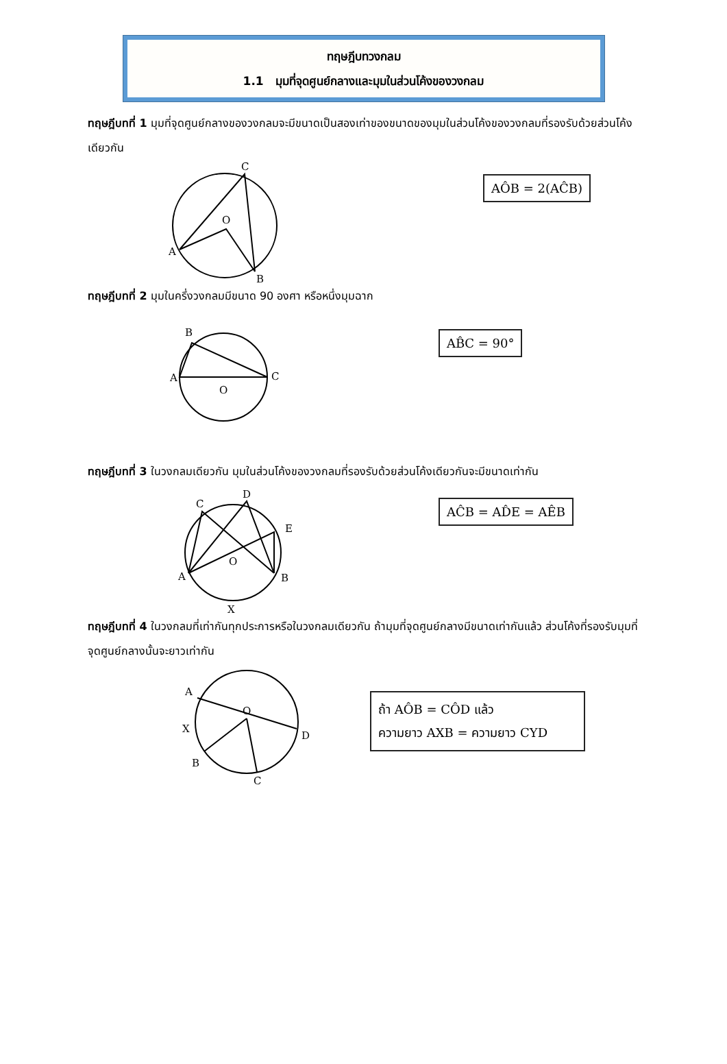ทฤษฎีบทวงกลม
1.1 มุมที่จุดศูนย์กลางและมุมในส่วนโค้งของวงกลม
ทฤษฎีบทที่ 1 มุมที่จุดศูนย์กลางของวงกลมจะมีขนาดเป็นสองเท่าของขนาดของมุมในส่วนโค้งของวงกลมที่รองรับด้วยส่วนโค้งเดียวกัน
C
O
A
B
AÔB = 2(AĈB)
ทฤษฎีบทที่ 2 มุมในครึ่งวงกลมมีขนาด 90 องศา หรือหนึ่งมุมฉาก
B
A
C
O
AB̂C = 90°
ทฤษฎีบทที่ 3 ในวงกลมเดียวกัน มุมในส่วนโค้งของวงกลมที่รองรับด้วยส่วนโค้งเดียวกันจะมีขนาดเท่ากัน
D
C
E
A
B
O
X
AĈB = AD̂E = AÊB
ทฤษฎีบทที่ 4 ในวงกลมที่เท่ากันทุกประการหรือในวงกลมเดียวกัน ถ้ามุมที่จุดศูนย์กลางมีขนาดเท่ากันแล้ว ส่วนโค้งที่รองรับมุมที่จุดศูนย์กลางนั้นจะยาวเท่ากัน
A
X
B
O
D
C
ถ้า AÔB = CÔD แล้ว
ความยาว AXB = ความยาว CYD